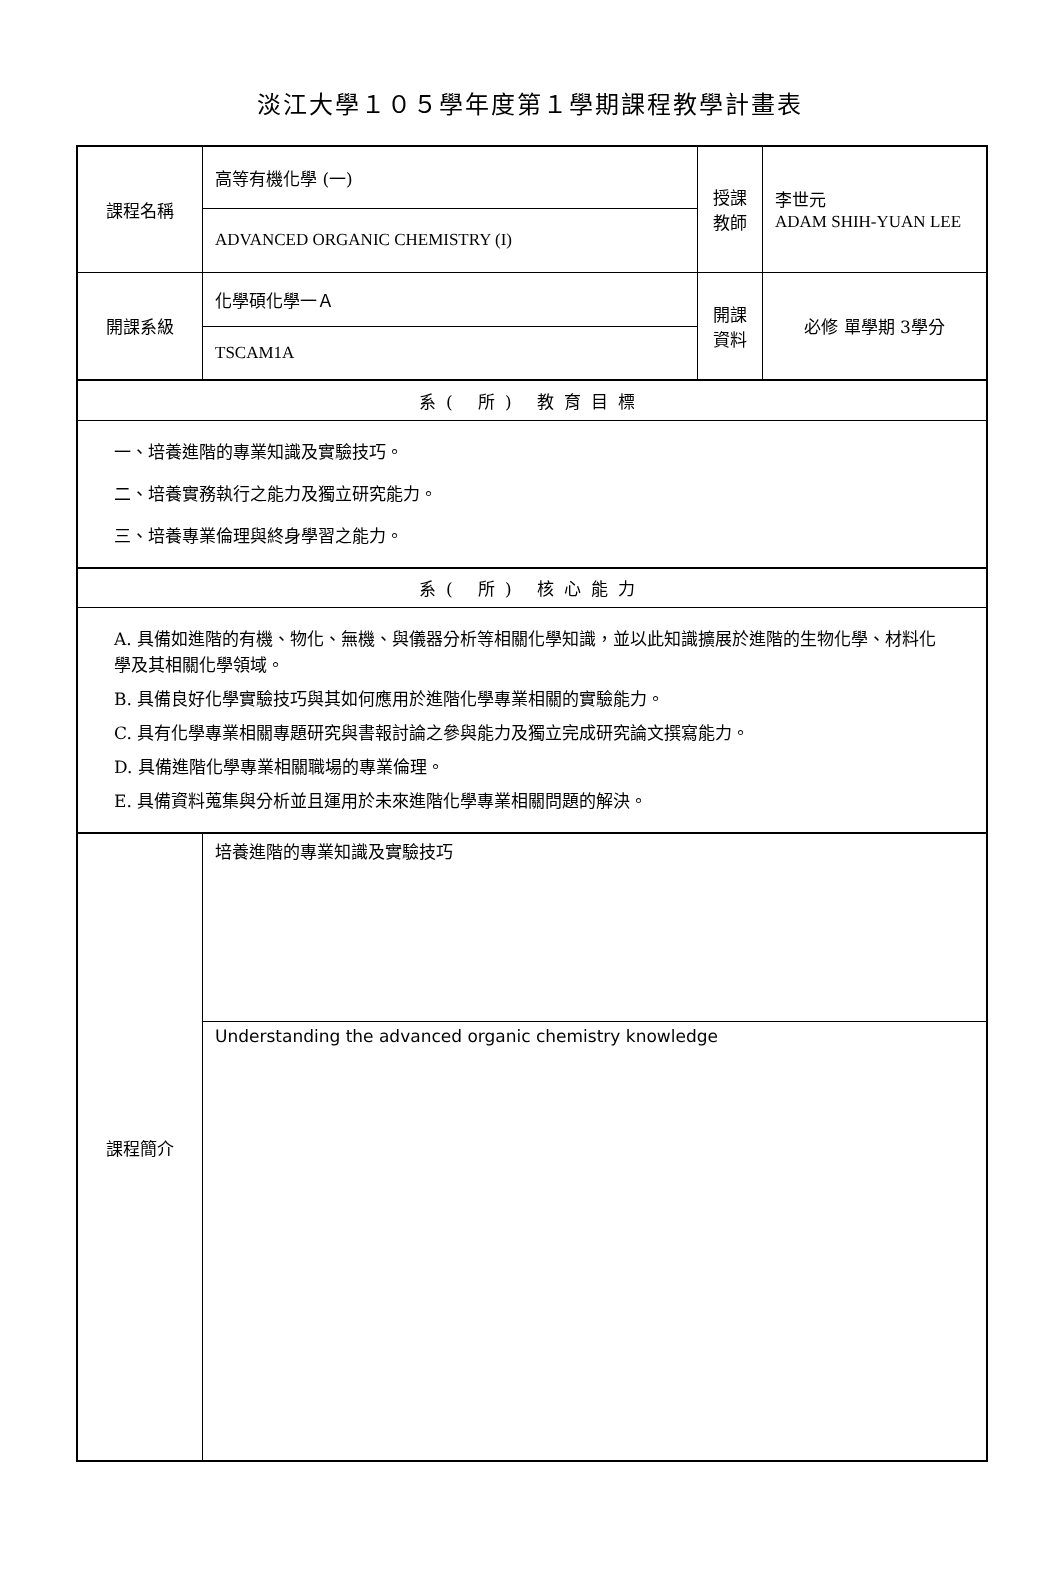淡江大學１０５學年度第１學期課程教學計畫表
| 課程名稱 | 高等有機化學 (一) | 授課 教師 | 李世元 ADAM SHIH-YUAN LEE |
| | ADVANCED ORGANIC CHEMISTRY (I) | | |
| 開課系級 | 化學碩化學一Ａ | 開課 資料 | 必修 單學期 3學分 |
| | TSCAM1A | | |
| 系( 所) 教育目標 | | | |
| 一、培養進階的專業知識及實驗技巧。 二、培養實務執行之能力及獨立研究能力。 三、培養專業倫理與終身學習之能力。 | | | |
| 系( 所) 核心能力 | | | |
| A. 具備如進階的有機、物化、無機、與儀器分析等相關化學知識，並以此知識擴展於進階的生物化學、材料化學及其相關化學領域。 B. 具備良好化學實驗技巧與其如何應用於進階化學專業相關的實驗能力。 C. 具有化學專業相關專題研究與書報討論之參與能力及獨立完成研究論文撰寫能力。 D. 具備進階化學專業相關職場的專業倫理。 E. 具備資料蒐集與分析並且運用於未來進階化學專業相關問題的解決。 | | | |
| 課程簡介 | 培養進階的專業知識及實驗技巧 | | |
| | Understanding the advanced organic chemistry knowledge | | |